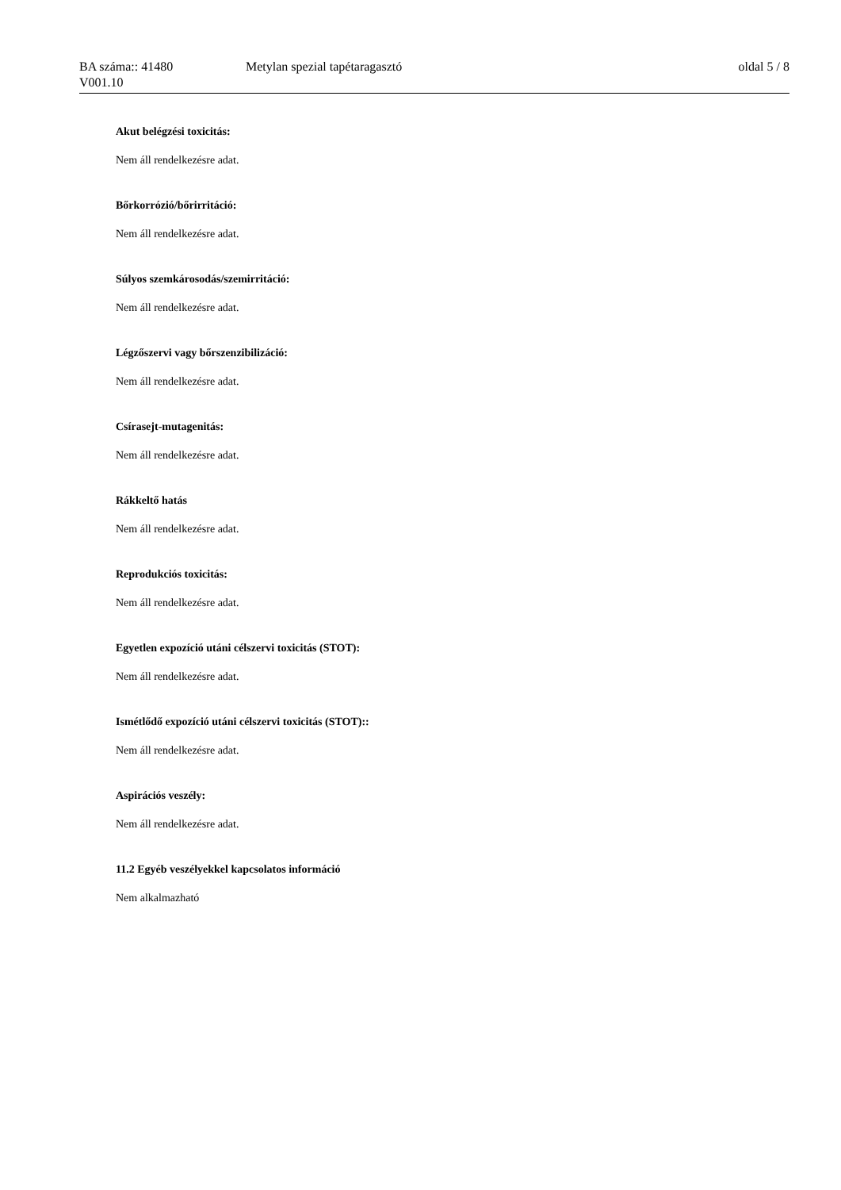BA száma:: 41480 Metylan spezial tapétaragasztó oldal 5 / 8
V001.10
Akut belégzési toxicitás:
Nem áll rendelkezésre adat.
Bőrkorrózió/bőrirritáció:
Nem áll rendelkezésre adat.
Súlyos szemkárosodás/szemirritáció:
Nem áll rendelkezésre adat.
Légzőszervi vagy bőrszenzibilizáció:
Nem áll rendelkezésre adat.
Csírasejt-mutagenitás:
Nem áll rendelkezésre adat.
Rákkeltő hatás
Nem áll rendelkezésre adat.
Reprodukciós toxicitás:
Nem áll rendelkezésre adat.
Egyetlen expozíció utáni célszervi toxicitás (STOT):
Nem áll rendelkezésre adat.
Ismétlődő expozíció utáni célszervi toxicitás (STOT)::
Nem áll rendelkezésre adat.
Aspirációs veszély:
Nem áll rendelkezésre adat.
11.2 Egyéb veszélyekkel kapcsolatos információ
Nem alkalmazható